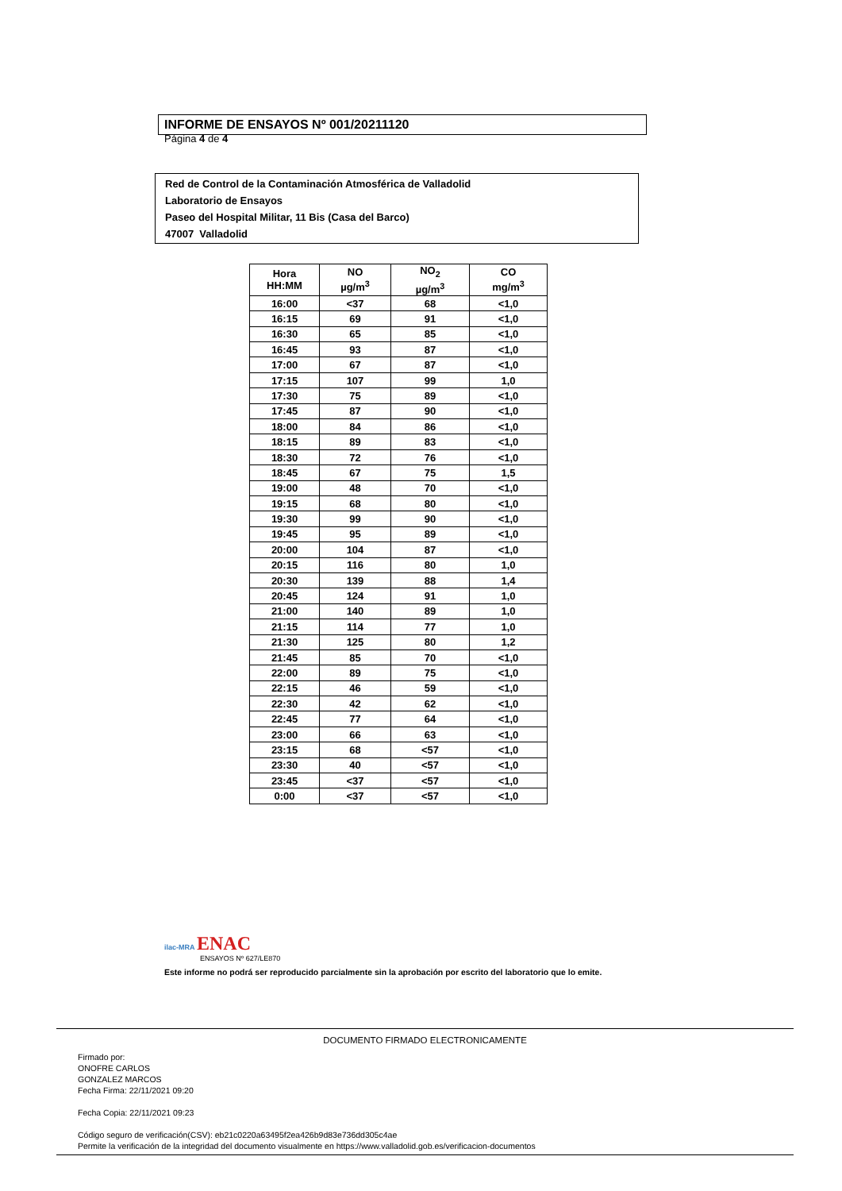INFORME DE ENSAYOS Nº 001/20211120
Página 4 de 4
Red de Control de la Contaminación Atmosférica de Valladolid
Laboratorio de Ensayos
Paseo del Hospital Militar, 11 Bis (Casa del Barco)
47007 Valladolid
| Hora HH:MM | NO µg/m<sup>3</sup> | NO<sub>2</sub> µg/m<sup>3</sup> | CO mg/m<sup>3</sup> |
| --- | --- | --- | --- |
| 16:00 | <37 | 68 | <1,0 |
| 16:15 | 69 | 91 | <1,0 |
| 16:30 | 65 | 85 | <1,0 |
| 16:45 | 93 | 87 | <1,0 |
| 17:00 | 67 | 87 | <1,0 |
| 17:15 | 107 | 99 | 1,0 |
| 17:30 | 75 | 89 | <1,0 |
| 17:45 | 87 | 90 | <1,0 |
| 18:00 | 84 | 86 | <1,0 |
| 18:15 | 89 | 83 | <1,0 |
| 18:30 | 72 | 76 | <1,0 |
| 18:45 | 67 | 75 | 1,5 |
| 19:00 | 48 | 70 | <1,0 |
| 19:15 | 68 | 80 | <1,0 |
| 19:30 | 99 | 90 | <1,0 |
| 19:45 | 95 | 89 | <1,0 |
| 20:00 | 104 | 87 | <1,0 |
| 20:15 | 116 | 80 | 1,0 |
| 20:30 | 139 | 88 | 1,4 |
| 20:45 | 124 | 91 | 1,0 |
| 21:00 | 140 | 89 | 1,0 |
| 21:15 | 114 | 77 | 1,0 |
| 21:30 | 125 | 80 | 1,2 |
| 21:45 | 85 | 70 | <1,0 |
| 22:00 | 89 | 75 | <1,0 |
| 22:15 | 46 | 59 | <1,0 |
| 22:30 | 42 | 62 | <1,0 |
| 22:45 | 77 | 64 | <1,0 |
| 23:00 | 66 | 63 | <1,0 |
| 23:15 | 68 | <57 | <1,0 |
| 23:30 | 40 | <57 | <1,0 |
| 23:45 | <37 | <57 | <1,0 |
| 0:00 | <37 | <57 | <1,0 |
ilac-MRA ENAC
ENSAYOS Nº 627/LE870
Este informe no podrá ser reproducido parcialmente sin la aprobación por escrito del laboratorio que lo emite.
DOCUMENTO FIRMADO ELECTRONICAMENTE
Firmado por:
ONOFRE CARLOS
GONZALEZ MARCOS
Fecha Firma: 22/11/2021 09:20
Fecha Copia: 22/11/2021 09:23
Código seguro de verificación(CSV): eb21c0220a63495f2ea426b9d83e736dd305c4ae
Permite la verificación de la integridad del documento visualmente en https://www.valladolid.gob.es/verificacion-documentos